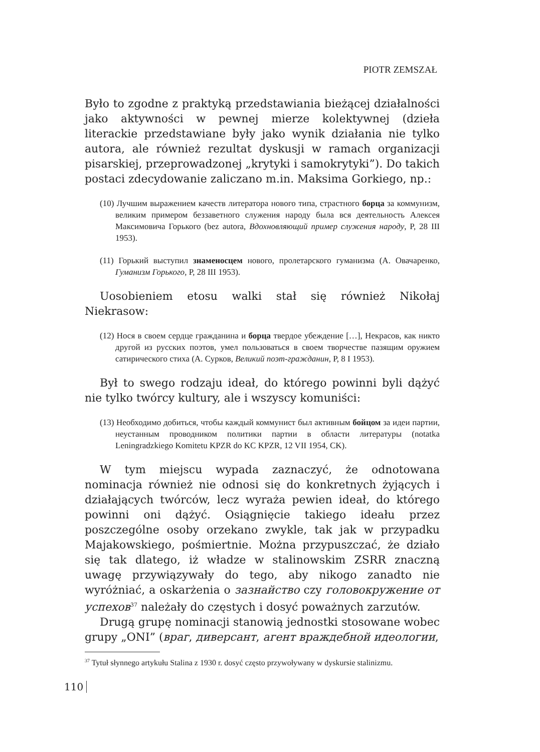PIOTR ZEMSZAŁ
Było to zgodne z praktyką przedstawiania bieżącej działalności jako aktywności w pewnej mierze kolektywnej (dzieła literackie przedstawiane były jako wynik działania nie tylko autora, ale również rezultat dyskusji w ramach organizacji pisarskiej, przeprowadzonej „krytyki i samokrytyki”). Do takich postaci zdecydowanie zaliczano m.in. Maksima Gorkiego, np.:
(10) Лучшим выражением качеств литератора нового типа, страстного борца за коммунизм, великим примером беззаветного служения народу была вся деятельность Алексея Максимовича Горького (bez autora, Вдохновляющий пример служения народу, P, 28 III 1953).
(11) Горький выступил знаменосцем нового, пролетарского гуманизма (А. Овачаренко, Гуманизм Горького, P, 28 III 1953).
Uosobieniem etosu walki stał się również Nikołaj Niekrasow:
(12) Нося в своем сердце гражданина и борца твердое убеждение […], Некрасов, как никто другой из русских поэтов, умел пользоваться в своем творчестве пазящим оружием сатирического стиха (А. Сурков, Великий поэт-гражданин, P, 8 I 1953).
Był to swego rodzaju ideał, do którego powinni byli dążyć nie tylko twórcy kultury, ale i wszyscy komuniści:
(13) Необходимо добиться, чтобы каждый коммунист был активным бойцом за идеи партии, неустанным проводником политики партии в области литературы (notatka Leningradzkiego Komitetu KPZR do KC KPZR, 12 VII 1954, CK).
W tym miejscu wypada zaznaczyć, że odnotowana nominacja również nie odnosi się do konkretnych żyjących i działających twórców, lecz wyraża pewien ideał, do którego powinni oni dążyć. Osiągnięcie takiego ideału przez poszczególne osoby orzekano zwykle, tak jak w przypadku Majakowskiego, pośmiertnie. Można przypuszczać, że działo się tak dlatego, iż władze w stalinowskim ZSRR znaczną uwagę przywiązywały do tego, aby nikogo zanadto nie wyróżniać, a oskarżenia o зазнайство czy головокружение от успехов<sup>37</sup> należały do częstych i dosyć poważnych zarzutów.
Drugą grupę nominacji stanowią jednostki stosowane wobec grupy „ONI” (враг, диверсант, агент враждебной идеологии,
<sup>37</sup> Tytuł słynnego artykułu Stalina z 1930 r. dosyć często przywoływany w dyskursie stalinizmu.
110